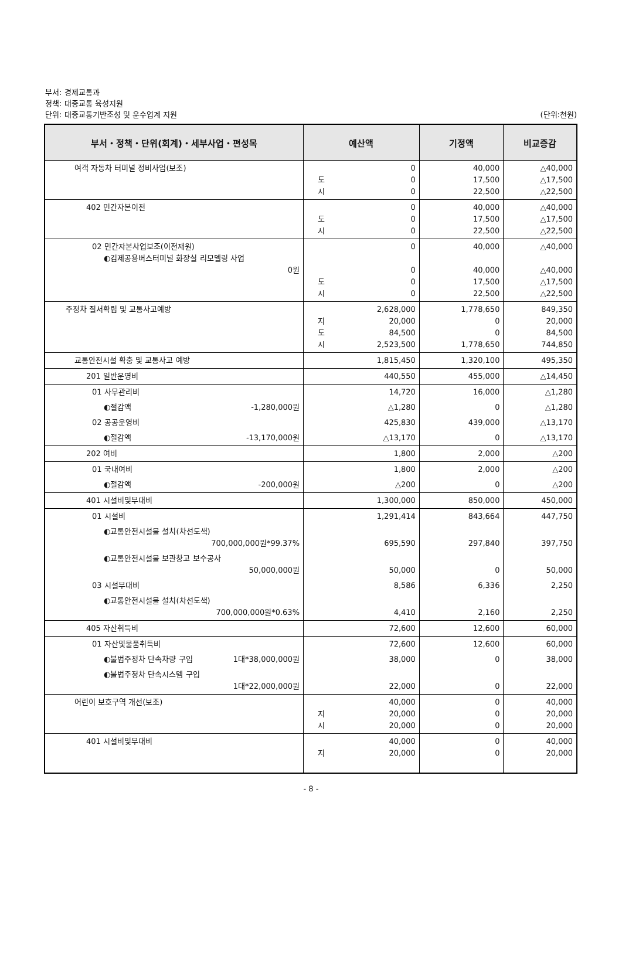부서: 경제교통과
정책: 대중교통 육성지원
단위: 대중교통기반조성 및 운수업계 지원 (단위:천원)
| 부서・정책・단위(회계)・세부사업・편성목 | 예산액 | 기정액 | 비교증감 |
| --- | --- | --- | --- |
| 여객 자동차 터미널 정비사업(보조) | 0 도 0 시 0 | 40,000 17,500 22,500 | △40,000 △17,500 △22,500 |
| 402 민간자본이전 | 0 도 0 시 0 | 40,000 17,500 22,500 | △40,000 △17,500 △22,500 |
| 02 민간자본사업보조(이전재원) ◐김제공용버스터미널 화장실 리모델링 사업 0원 | 0 0 도 0 시 0 | 40,000 40,000 17,500 22,500 | △40,000 △40,000 △17,500 △22,500 |
| 주정차 질서확립 및 교통사고예방 | 2,628,000 지 20,000 도 84,500 시 2,523,500 | 1,778,650 0 0 1,778,650 | 849,350 20,000 84,500 744,850 |
| 교통안전시설 확충 및 교통사고 예방 | 1,815,450 | 1,320,100 | 495,350 |
| 201 일반운영비 | 440,550 | 455,000 | △14,450 |
| 01 사무관리비 | 14,720 | 16,000 | △1,280 |
| ◐절감액 -1,280,000원 | △1,280 | 0 | △1,280 |
| 02 공공운영비 | 425,830 | 439,000 | △13,170 |
| ◐절감액 -13,170,000원 | △13,170 | 0 | △13,170 |
| 202 여비 | 1,800 | 2,000 | △200 |
| 01 국내여비 | 1,800 | 2,000 | △200 |
| ◐절감액 -200,000원 | △200 | 0 | △200 |
| 401 시설비및부대비 | 1,300,000 | 850,000 | 450,000 |
| 01 시설비 | 1,291,414 | 843,664 | 447,750 |
| ◐교통안전시설물 설치(차선도색) 700,000,000원*99.37% | 695,590 | 297,840 | 397,750 |
| ◐교통안전시설물 보관창고 보수공사 50,000,000원 | 50,000 | 0 | 50,000 |
| 03 시설부대비 | 8,586 | 6,336 | 2,250 |
| ◐교통안전시설물 설치(차선도색) 700,000,000원*0.63% | 4,410 | 2,160 | 2,250 |
| 405 자산취득비 | 72,600 | 12,600 | 60,000 |
| 01 자산및물품취득비 | 72,600 | 12,600 | 60,000 |
| ◐불법주정차 단속차량 구입 1대*38,000,000원 | 38,000 | 0 | 38,000 |
| ◐불법주정차 단속시스템 구입 1대*22,000,000원 | 22,000 | 0 | 22,000 |
| 어린이 보호구역 개선(보조) | 40,000 지 20,000 시 20,000 | 0 0 0 | 40,000 20,000 20,000 |
| 401 시설비및부대비 | 40,000 지 20,000 | 0 0 | 40,000 20,000 |
- 8 -